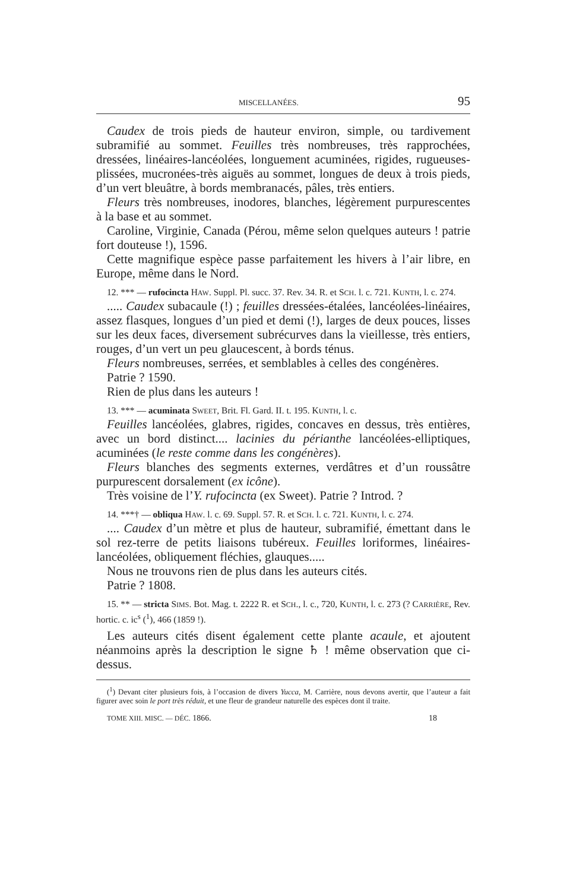MISCELLANÉES. 95
Caudex de trois pieds de hauteur environ, simple, ou tardivement subramifié au sommet. Feuilles très nombreuses, très rapprochées, dressées, linéaires-lancéolées, longuement acuminées, rigides, rugueuses-plissées, mucronées-très aiguës au sommet, longues de deux à trois pieds, d’un vert bleuâtre, à bords membranacés, pâles, très entiers.
Fleurs très nombreuses, inodores, blanches, légèrement purpurescentes à la base et au sommet.
Caroline, Virginie, Canada (Pérou, même selon quelques auteurs ! patrie fort douteuse !), 1596.
Cette magnifique espèce passe parfaitement les hivers à l’air libre, en Europe, même dans le Nord.
12. *** — rufocincta HAW. Suppl. Pl. succ. 37. Rev. 34. R. et SCH. l. c. 721. KUNTH, l. c. 274.
..... Caudex subacaule (!) ; feuilles dressées-étalées, lancéolées-linéaires, assez flasques, longues d’un pied et demi (!), larges de deux pouces, lisses sur les deux faces, diversement subrécurves dans la vieillesse, très entiers, rouges, d’un vert un peu glaucescent, à bords ténus.
Fleurs nombreuses, serrées, et semblables à celles des congénères.
Patrie ? 1590.
Rien de plus dans les auteurs !
13. *** — acuminata SWEET, Brit. Fl. Gard. II. t. 195. KUNTH, l. c.
Feuilles lancéolées, glabres, rigides, concaves en dessus, très entières, avec un bord distinct.... lacinies du périanthe lancéolées-elliptiques, acuminées (le reste comme dans les congénères).
Fleurs blanches des segments externes, verdâtres et d’un roussâtre purpurescent dorsalement (ex icône).
Très voisine de l’Y. rufocincta (ex Sweet). Patrie ? Introd. ?
14. ***† — obliqua HAW. l. c. 69. Suppl. 57. R. et SCH. l. c. 721. KUNTH, l. c. 274.
.... Caudex d’un mètre et plus de hauteur, subramifié, émettant dans le sol rez-terre de petits liaisons tubéreux. Feuilles loriformes, linéaires-lancéolées, obliquement fléchies, glauques.....
Nous ne trouvons rien de plus dans les auteurs cités.
Patrie ? 1808.
15. ** — stricta SIMS. Bot. Mag. t. 2222 R. et SCH., l. c., 720, KUNTH, l. c. 273 (? CARRIÈRE, Rev. hortic. c. ic<sup>s</sup> (<sup>1</sup>), 466 (1859 !).
Les auteurs cités disent également cette plante acaule, et ajoutent néanmoins après la description le signe ♄ ! même observation que ci-dessus.
(<sup>1</sup>) Devant citer plusieurs fois, à l’occasion de divers Yucca, M. Carrière, nous devons avertir, que l’auteur a fait figurer avec soin le port très réduit, et une fleur de grandeur naturelle des espèces dont il traite.
TOME XIII. MISC. — DÉC. 1866. 18